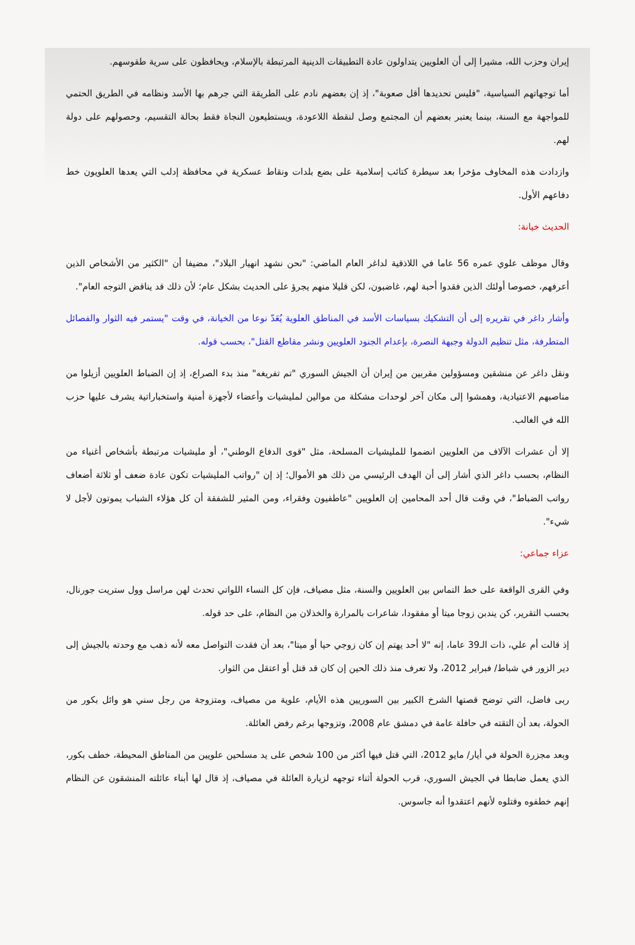إيران وحزب الله، مشيرا إلى أن العلويين يتداولون عادة التطبيقات الدينية المرتبطة بالإسلام، ويحافظون على سرية طقوسهم.
أما توجهاتهم السياسية، "فليس تحديدها أقل صعوبة"، إذ إن بعضهم نادم على الطريقة التي جرهم بها الأسد ونظامه في الطريق الحتمي للمواجهة مع السنة، بينما يعتبر بعضهم أن المجتمع وصل لنقطة اللاعودة، ويستطيعون النجاة فقط بحالة التقسيم، وحصولهم على دولة لهم.
وازدادت هذه المخاوف مؤخرا بعد سيطرة كتائب إسلامية على بضع بلدات ونقاط عسكرية في محافظة إدلب التي يعدها العلويون خط دفاعهم الأول.
الحديث خيانة:
وقال موظف علوي عمره 56 عاما في اللاذقية لداغر العام الماضي: "نحن نشهد انهيار البلاد"، مضيفا أن "الكثير من الأشخاص الذين أعرفهم، خصوصا أولئك الذين فقدوا أحبة لهم، غاضبون، لكن قليلا منهم يجرؤ على الحديث بشكل عام؛ لأن ذلك قد يناقض التوجه العام".
وأشار داغر في تقريره إلى أن التشكيك بسياسات الأسد في المناطق العلوية يُعَدّ نوعا من الخيانة، في وقت "يستمر فيه الثوار والفصائل المتطرفة، مثل تنظيم الدولة وجبهة النصرة، بإعدام الجنود العلويين ونشر مقاطع القتل"، بحسب قوله.
ونقل داغر عن منشقين ومسؤولين مقربين من إيران أن الجيش السوري "تم تفريغه" منذ بدء الصراع، إذ إن الضباط العلويين أزيلوا من مناصبهم الاعتيادية، وهمشوا إلى مكان آخر لوحدات مشكلة من موالين لمليشيات وأعضاء لأجهزة أمنية واستخباراتية يشرف عليها حزب الله في الغالب.
إلا أن عشرات الآلاف من العلويين انضموا للمليشيات المسلحة، مثل "قوى الدفاع الوطني"، أو مليشيات مرتبطة بأشخاص أغنياء من النظام، بحسب داغر الذي أشار إلى أن الهدف الرئيسي من ذلك هو الأموال؛ إذ إن "رواتب المليشيات تكون عادة ضعف أو ثلاثة أضعاف رواتب الضباط"، في وقت قال أحد المحامين إن العلويين "عاطفيون وفقراء، ومن المثير للشفقة أن كل هؤلاء الشباب يموتون لأجل لا شيء".
عزاء جماعي:
وفي القرى الواقعة على خط التماس بين العلويين والسنة، مثل مصياف، فإن كل النساء اللواتي تحدث لهن مراسل وول ستريت جورنال، بحسب التقرير، كن يندبن زوجا ميتا أو مفقودا، شاعرات بالمرارة والخذلان من النظام، على حد قوله.
إذ قالت أم علي، ذات الـ39 عاما، إنه "لا أحد يهتم إن كان زوجي حيا أو ميتا"، بعد أن فقدت التواصل معه لأنه ذهب مع وحدته بالجيش إلى دير الزور في شباط/ فبراير 2012، ولا تعرف منذ ذلك الحين إن كان قد قتل أو اعتقل من الثوار.
ربى فاضل، التي توضح قصتها الشرخ الكبير بين السوريين هذه الأيام، علوية من مصياف، ومتزوجة من رجل سني هو وائل بكور من الحولة، بعد أن التقته في حافلة عامة في دمشق عام 2008، وتزوجها برغم رفض العائلة.
وبعد مجزرة الحولة في أيار/ مايو 2012، التي قتل فيها أكثر من 100 شخص على يد مسلحين علويين من المناطق المحيطة، خطف بكور، الذي يعمل ضابطا في الجيش السوري، قرب الحولة أثناء توجهه لزيارة العائلة في مصياف، إذ قال لها أبناء عائلته المنشقون عن النظام إنهم خطفوه وقتلوه لأنهم اعتقدوا أنه جاسوس.